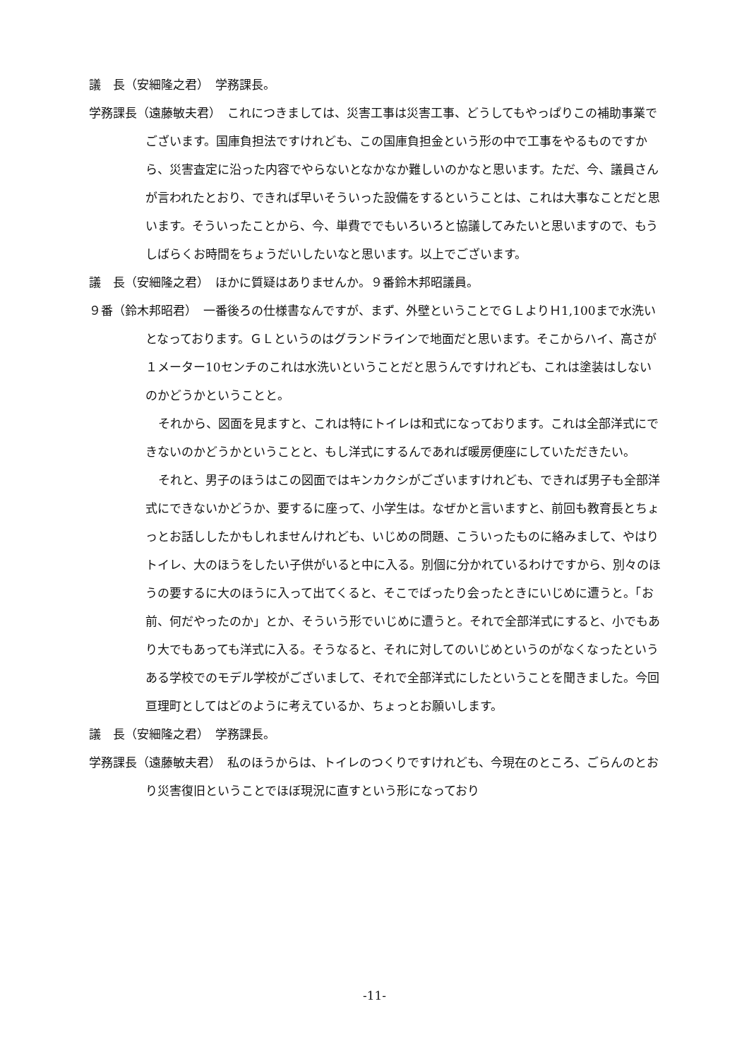議　長（安細隆之君）　学務課長。
学務課長（遠藤敏夫君）　これにつきましては、災害工事は災害工事、どうしてもやっぱりこの補助事業でございます。国庫負担法ですけれども、この国庫負担金という形の中で工事をやるものですから、災害査定に沿った内容でやらないとなかなか難しいのかなと思います。ただ、今、議員さんが言われたとおり、できれば早いそういった設備をするということは、これは大事なことだと思います。そういったことから、今、単費ででもいろいろと協議してみたいと思いますので、もうしばらくお時間をちょうだいしたいなと思います。以上でございます。
議　長（安細隆之君）　ほかに質疑はありませんか。９番鈴木邦昭議員。
９番（鈴木邦昭君）　一番後ろの仕様書なんですが、まず、外壁ということでＧＬよりＨ1,100まで水洗いとなっております。ＧＬというのはグランドラインで地面だと思います。そこからハイ、高さが１メーター10センチのこれは水洗いということだと思うんですけれども、これは塗装はしないのかどうかということと。
それから、図面を見ますと、これは特にトイレは和式になっております。これは全部洋式にできないのかどうかということと、もし洋式にするんであれば暖房便座にしていただきたい。
それと、男子のほうはこの図面ではキンカクシがございますけれども、できれば男子も全部洋式にできないかどうか、要するに座って、小学生は。なぜかと言いますと、前回も教育長とちょっとお話ししたかもしれませんけれども、いじめの問題、こういったものに絡みまして、やはりトイレ、大のほうをしたい子供がいると中に入る。別個に分かれているわけですから、別々のほうの要するに大のほうに入って出てくると、そこでばったり会ったときにいじめに遭うと。「お前、何だやったのか」とか、そういう形でいじめに遭うと。それで全部洋式にすると、小でもあり大でもあっても洋式に入る。そうなると、それに対してのいじめというのがなくなったというある学校でのモデル学校がございまして、それで全部洋式にしたということを聞きました。今回亘理町としてはどのように考えているか、ちょっとお願いします。
議　長（安細隆之君）　学務課長。
学務課長（遠藤敏夫君）　私のほうからは、トイレのつくりですけれども、今現在のところ、ごらんのとおり災害復旧ということでほぼ現況に直すという形になっており
-11-